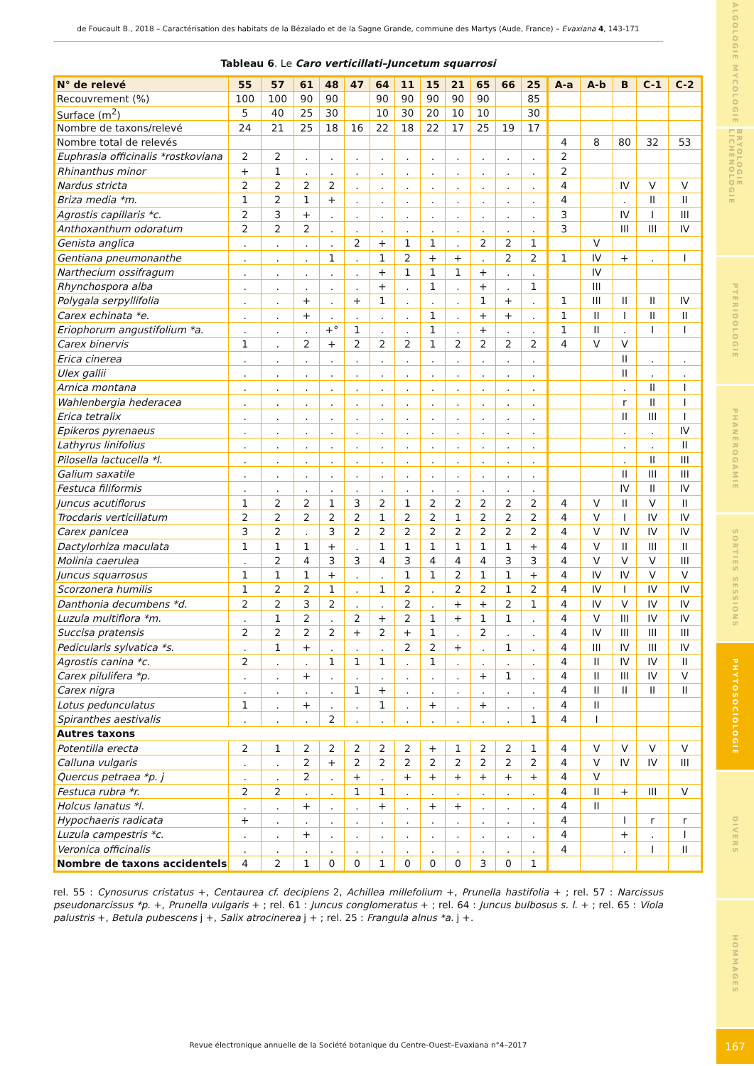de Foucault B., 2018 – Caractérisation des habitats de la Bézalado et de la Sagne Grande, commune des Martys (Aude, France) – Evaxiana 4, 143-171
Tableau 6. Le Caro verticillati–Juncetum squarrosi
| N° de relevé | 55 | 57 | 61 | 48 | 47 | 64 | 11 | 15 | 21 | 65 | 66 | 25 | A-a | A-b | B | C-1 | C-2 |
| --- | --- | --- | --- | --- | --- | --- | --- | --- | --- | --- | --- | --- | --- | --- | --- | --- | --- |
| Recouvrement (%) | 100 | 100 | 90 | 90 | | 90 | 90 | 90 | 90 | 90 | | 85 | | | | | |
| Surface (m<sup>2</sup>) | 5 | 40 | 25 | 30 | | 10 | 30 | 20 | 10 | 10 | | 30 | | | | | |
| Nombre de taxons/relevé | 24 | 21 | 25 | 18 | 16 | 22 | 18 | 22 | 17 | 25 | 19 | 17 | | | | | |
| Nombre total de relevés | | | | | | | | | | | | | 4 | 8 | 80 | 32 | 53 |
| Euphrasia officinalis *rostkoviana | 2 | 2 | . | . | . | . | . | . | . | . | . | . | 2 | | | | |
| Rhinanthus minor | + | 1 | . | . | . | . | . | . | . | . | . | . | 2 | | | | |
| Nardus stricta | 2 | 2 | 2 | 2 | . | . | . | . | . | . | . | . | 4 | | IV | V | V |
| Briza media *m. | 1 | 2 | 1 | + | . | . | . | . | . | . | . | . | 4 | | . | II | II |
| Agrostis capillaris *c. | 2 | 3 | + | . | . | . | . | . | . | . | . | . | 3 | | IV | I | III |
| Anthoxanthum odoratum | 2 | 2 | 2 | . | . | . | . | . | . | . | . | . | 3 | | III | III | IV |
| Genista anglica | . | . | . | . | 2 | + | 1 | 1 | . | 2 | 2 | 1 | | V | | | |
| Gentiana pneumonanthe | . | . | . | 1 | . | 1 | 2 | + | + | . | 2 | 2 | 1 | IV | + | . | I |
| Narthecium ossifragum | . | . | . | . | . | + | 1 | 1 | 1 | + | . | . | | IV | | | |
| Rhynchospora alba | . | . | . | . | . | + | . | 1 | . | + | . | 1 | | III | | | |
| Polygala serpyllifolia | . | . | + | . | + | 1 | . | . | . | 1 | + | . | 1 | III | II | II | IV |
| Carex echinata *e. | . | . | + | . | . | . | . | 1 | . | + | + | . | 1 | II | I | II | II |
| Eriophorum angustifolium *a. | . | . | . | +° | 1 | . | . | 1 | . | + | . | . | 1 | II | . | I | I |
| Carex binervis | 1 | . | 2 | + | 2 | 2 | 2 | 1 | 2 | 2 | 2 | 2 | 4 | V | V | | |
| Erica cinerea | . | . | . | . | . | . | . | . | . | . | . | . | | | II | . | . |
| Ulex gallii | . | . | . | . | . | . | . | . | . | . | . | . | | | II | . | . |
| Arnica montana | . | . | . | . | . | . | . | . | . | . | . | . | | | . | II | I |
| Wahlenbergia hederacea | . | . | . | . | . | . | . | . | . | . | . | . | | | r | II | I |
| Erica tetralix | . | . | . | . | . | . | . | . | . | . | . | . | | | II | III | I |
| Epikeros pyrenaeus | . | . | . | . | . | . | . | . | . | . | . | . | | | . | . | IV |
| Lathyrus linifolius | . | . | . | . | . | . | . | . | . | . | . | . | | | . | . | II |
| Pilosella lactucella *l. | . | . | . | . | . | . | . | . | . | . | . | . | | | . | II | III |
| Galium saxatile | . | . | . | . | . | . | . | . | . | . | . | . | | | II | III | III |
| Festuca filiformis | . | . | . | . | . | . | . | . | . | . | . | . | | | IV | II | IV |
| Juncus acutiflorus | 1 | 2 | 2 | 1 | 3 | 2 | 1 | 2 | 2 | 2 | 2 | 2 | 4 | V | II | V | II |
| Trocdaris verticillatum | 2 | 2 | 2 | 2 | 2 | 1 | 2 | 2 | 1 | 2 | 2 | 2 | 4 | V | I | IV | IV |
| Carex panicea | 3 | 2 | . | 3 | 2 | 2 | 2 | 2 | 2 | 2 | 2 | 2 | 4 | V | IV | IV | IV |
| Dactylorhiza maculata | 1 | 1 | 1 | + | . | 1 | 1 | 1 | 1 | 1 | 1 | + | 4 | V | II | III | II |
| Molinia caerulea | . | 2 | 4 | 3 | 3 | 4 | 3 | 4 | 4 | 4 | 3 | 3 | 4 | V | V | V | III |
| Juncus squarrosus | 1 | 1 | 1 | + | . | . | 1 | 1 | 2 | 1 | 1 | + | 4 | IV | IV | V | V |
| Scorzonera humilis | 1 | 2 | 2 | 1 | . | 1 | 2 | . | 2 | 2 | 1 | 2 | 4 | IV | I | IV | IV |
| Danthonia decumbens *d. | 2 | 2 | 3 | 2 | . | . | 2 | . | + | + | 2 | 1 | 4 | IV | V | IV | IV |
| Luzula multiflora *m. | . | 1 | 2 | . | 2 | + | 2 | 1 | + | 1 | 1 | . | 4 | V | III | IV | IV |
| Succisa pratensis | 2 | 2 | 2 | 2 | + | 2 | + | 1 | . | 2 | . | . | 4 | IV | III | III | III |
| Pedicularis sylvatica *s. | . | 1 | + | . | . | . | 2 | 2 | + | . | 1 | . | 4 | III | IV | III | IV |
| Agrostis canina *c. | 2 | . | . | 1 | 1 | 1 | . | 1 | . | . | . | . | 4 | II | IV | IV | II |
| Carex pilulifera *p. | . | . | + | . | . | . | . | . | . | + | 1 | . | 4 | II | III | IV | V |
| Carex nigra | . | . | . | . | 1 | + | . | . | . | . | . | . | 4 | II | II | II | II |
| Lotus pedunculatus | 1 | . | + | . | . | 1 | . | + | . | + | . | . | 4 | II | | | |
| Spiranthes aestivalis | . | . | . | 2 | . | . | . | . | . | . | . | 1 | 4 | I | | | |
| Autres taxons | | | | | | | | | | | | | | | | | |
| Potentilla erecta | 2 | 1 | 2 | 2 | 2 | 2 | 2 | + | 1 | 2 | 2 | 1 | 4 | V | V | V | V |
| Calluna vulgaris | . | . | 2 | + | 2 | 2 | 2 | 2 | 2 | 2 | 2 | 2 | 4 | V | IV | IV | III |
| Quercus petraea *p. j | . | . | 2 | . | + | . | + | + | + | + | + | + | 4 | V | | | |
| Festuca rubra *r. | 2 | 2 | . | . | 1 | 1 | . | . | . | . | . | . | 4 | II | + | III | V |
| Holcus lanatus *l. | . | . | + | . | . | + | . | + | + | . | . | . | 4 | II | | | |
| Hypochaeris radicata | + | . | . | . | . | . | . | . | . | . | . | . | 4 | | I | r | r |
| Luzula campestris *c. | . | . | + | . | . | . | . | . | . | . | . | . | 4 | | + | . | I |
| Veronica officinalis | . | . | . | . | . | . | . | . | . | . | . | . | 4 | | . | I | II |
| Nombre de taxons accidentels | 4 | 2 | 1 | 0 | 0 | 1 | 0 | 0 | 0 | 3 | 0 | 1 | | | | | |
rel. 55 : Cynosurus cristatus +, Centaurea cf. decipiens 2, Achillea millefolium +, Prunella hastifolia + ; rel. 57 : Narcissus pseudonarcissus *p. +, Prunella vulgaris + ; rel. 61 : Juncus conglomeratus + ; rel. 64 : Juncus bulbosus s. l. + ; rel. 65 : Viola palustris +, Betula pubescens j +, Salix atrocinerea j + ; rel. 25 : Frangula alnus *a. j +.
Revue électronique annuelle de la Société botanique du Centre-Ouest–Evaxiana n°4–2017
ALGOLOGIE MYCOLOGIE
BRYOLOGIE LICHÉNOLOGIE
PTÉRIDOLOGIE
PHANÉROGAMIE
SORTIES SESSIONS
PHYTOSOCIOLOGIE
DIVERS
HOMMAGES
167